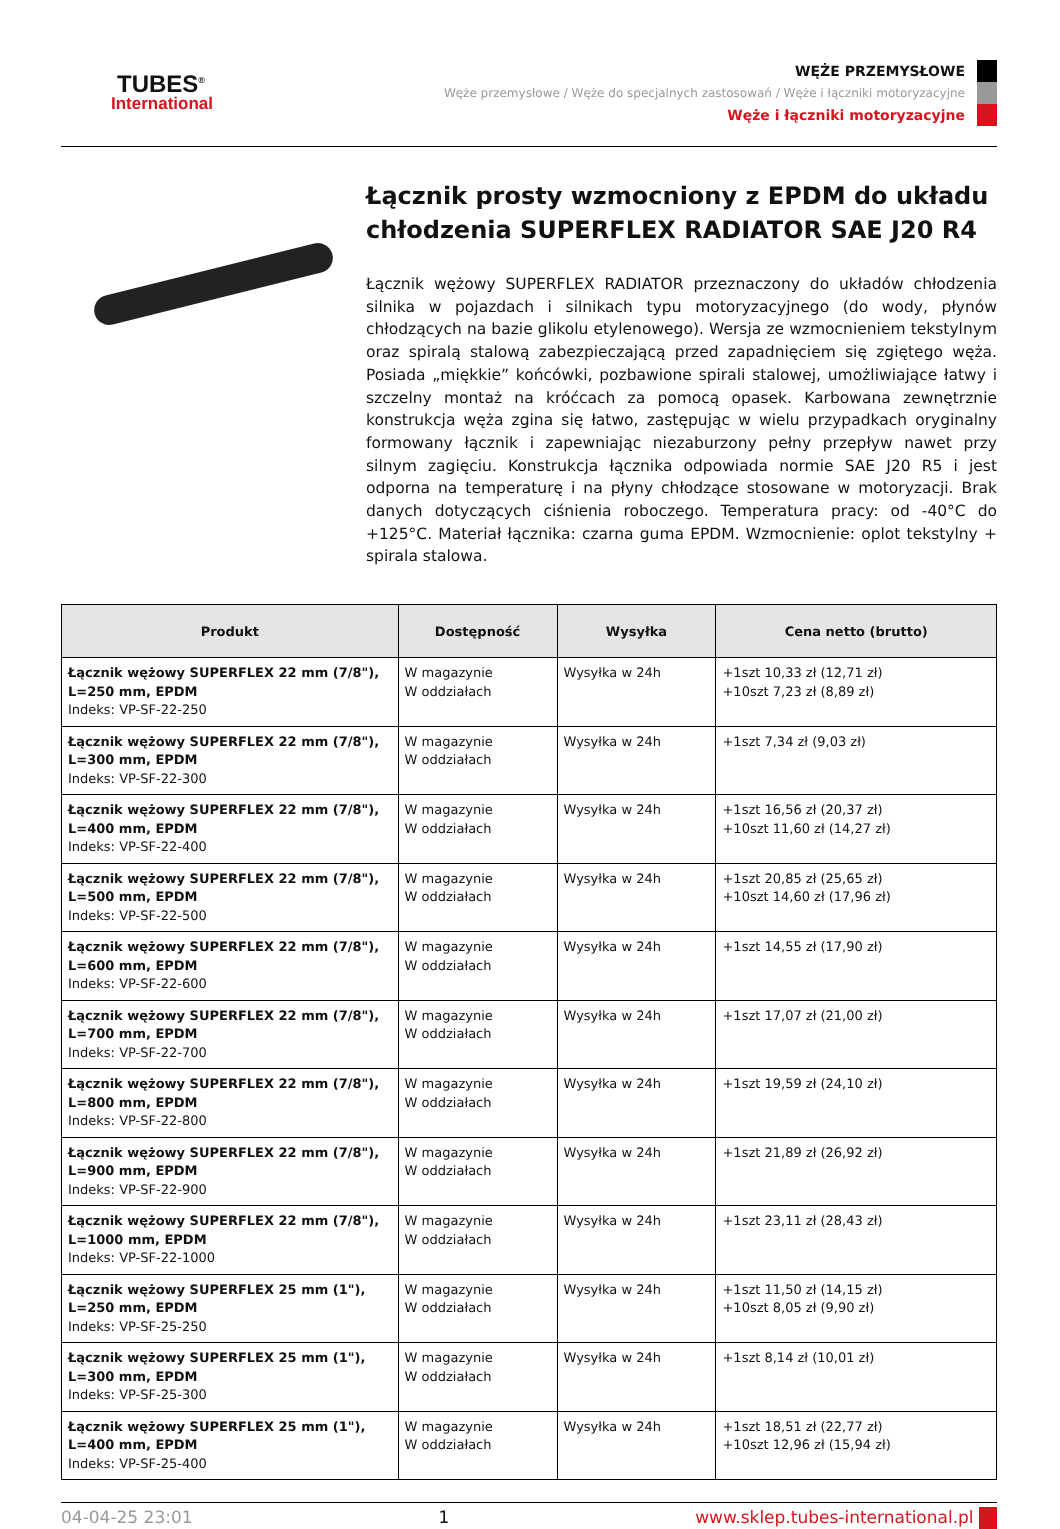TUBES<sup>®</sup>
International
WĘŻE PRZEMYSŁOWE
Węże przemysłowe / Węże do specjalnych zastosowań / Węże i łączniki motoryzacyjne
Węże i łączniki motoryzacyjne
Łącznik prosty wzmocniony z EPDM do układu chłodzenia SUPERFLEX RADIATOR SAE J20 R4
Łącznik wężowy SUPERFLEX RADIATOR przeznaczony do układów chłodzenia silnika w pojazdach i silnikach typu motoryzacyjnego (do wody, płynów chłodzących na bazie glikolu etylenowego). Wersja ze wzmocnieniem tekstylnym oraz spiralą stalową zabezpieczającą przed zapadnięciem się zgiętego węża. Posiada „miękkie” końcówki, pozbawione spirali stalowej, umożliwiające łatwy i szczelny montaż na króćcach za pomocą opasek. Karbowana zewnętrznie konstrukcja węża zgina się łatwo, zastępując w wielu przypadkach oryginalny formowany łącznik i zapewniając niezaburzony pełny przepływ nawet przy silnym zagięciu. Konstrukcja łącznika odpowiada normie SAE J20 R5 i jest odporna na temperaturę i na płyny chłodzące stosowane w motoryzacji. Brak danych dotyczących ciśnienia roboczego. Temperatura pracy: od -40°C do +125°C. Materiał łącznika: czarna guma EPDM. Wzmocnienie: oplot tekstylny + spirala stalowa.
| Produkt | Dostępność | Wysyłka | Cena netto (brutto) |
| --- | --- | --- | --- |
| Łącznik wężowy SUPERFLEX 22 mm (7/8"), L=250 mm, EPDM Indeks: VP-SF-22-250 | W magazynie W oddziałach | Wysyłka w 24h | +1szt 10,33 zł (12,71 zł) +10szt 7,23 zł (8,89 zł) |
| Łącznik wężowy SUPERFLEX 22 mm (7/8"), L=300 mm, EPDM Indeks: VP-SF-22-300 | W magazynie W oddziałach | Wysyłka w 24h | +1szt 7,34 zł (9,03 zł) |
| Łącznik wężowy SUPERFLEX 22 mm (7/8"), L=400 mm, EPDM Indeks: VP-SF-22-400 | W magazynie W oddziałach | Wysyłka w 24h | +1szt 16,56 zł (20,37 zł) +10szt 11,60 zł (14,27 zł) |
| Łącznik wężowy SUPERFLEX 22 mm (7/8"), L=500 mm, EPDM Indeks: VP-SF-22-500 | W magazynie W oddziałach | Wysyłka w 24h | +1szt 20,85 zł (25,65 zł) +10szt 14,60 zł (17,96 zł) |
| Łącznik wężowy SUPERFLEX 22 mm (7/8"), L=600 mm, EPDM Indeks: VP-SF-22-600 | W magazynie W oddziałach | Wysyłka w 24h | +1szt 14,55 zł (17,90 zł) |
| Łącznik wężowy SUPERFLEX 22 mm (7/8"), L=700 mm, EPDM Indeks: VP-SF-22-700 | W magazynie W oddziałach | Wysyłka w 24h | +1szt 17,07 zł (21,00 zł) |
| Łącznik wężowy SUPERFLEX 22 mm (7/8"), L=800 mm, EPDM Indeks: VP-SF-22-800 | W magazynie W oddziałach | Wysyłka w 24h | +1szt 19,59 zł (24,10 zł) |
| Łącznik wężowy SUPERFLEX 22 mm (7/8"), L=900 mm, EPDM Indeks: VP-SF-22-900 | W magazynie W oddziałach | Wysyłka w 24h | +1szt 21,89 zł (26,92 zł) |
| Łącznik wężowy SUPERFLEX 22 mm (7/8"), L=1000 mm, EPDM Indeks: VP-SF-22-1000 | W magazynie W oddziałach | Wysyłka w 24h | +1szt 23,11 zł (28,43 zł) |
| Łącznik wężowy SUPERFLEX 25 mm (1"), L=250 mm, EPDM Indeks: VP-SF-25-250 | W magazynie W oddziałach | Wysyłka w 24h | +1szt 11,50 zł (14,15 zł) +10szt 8,05 zł (9,90 zł) |
| Łącznik wężowy SUPERFLEX 25 mm (1"), L=300 mm, EPDM Indeks: VP-SF-25-300 | W magazynie W oddziałach | Wysyłka w 24h | +1szt 8,14 zł (10,01 zł) |
| Łącznik wężowy SUPERFLEX 25 mm (1"), L=400 mm, EPDM Indeks: VP-SF-25-400 | W magazynie W oddziałach | Wysyłka w 24h | +1szt 18,51 zł (22,77 zł) +10szt 12,96 zł (15,94 zł) |
04-04-25 23:01 1 www.sklep.tubes-international.pl